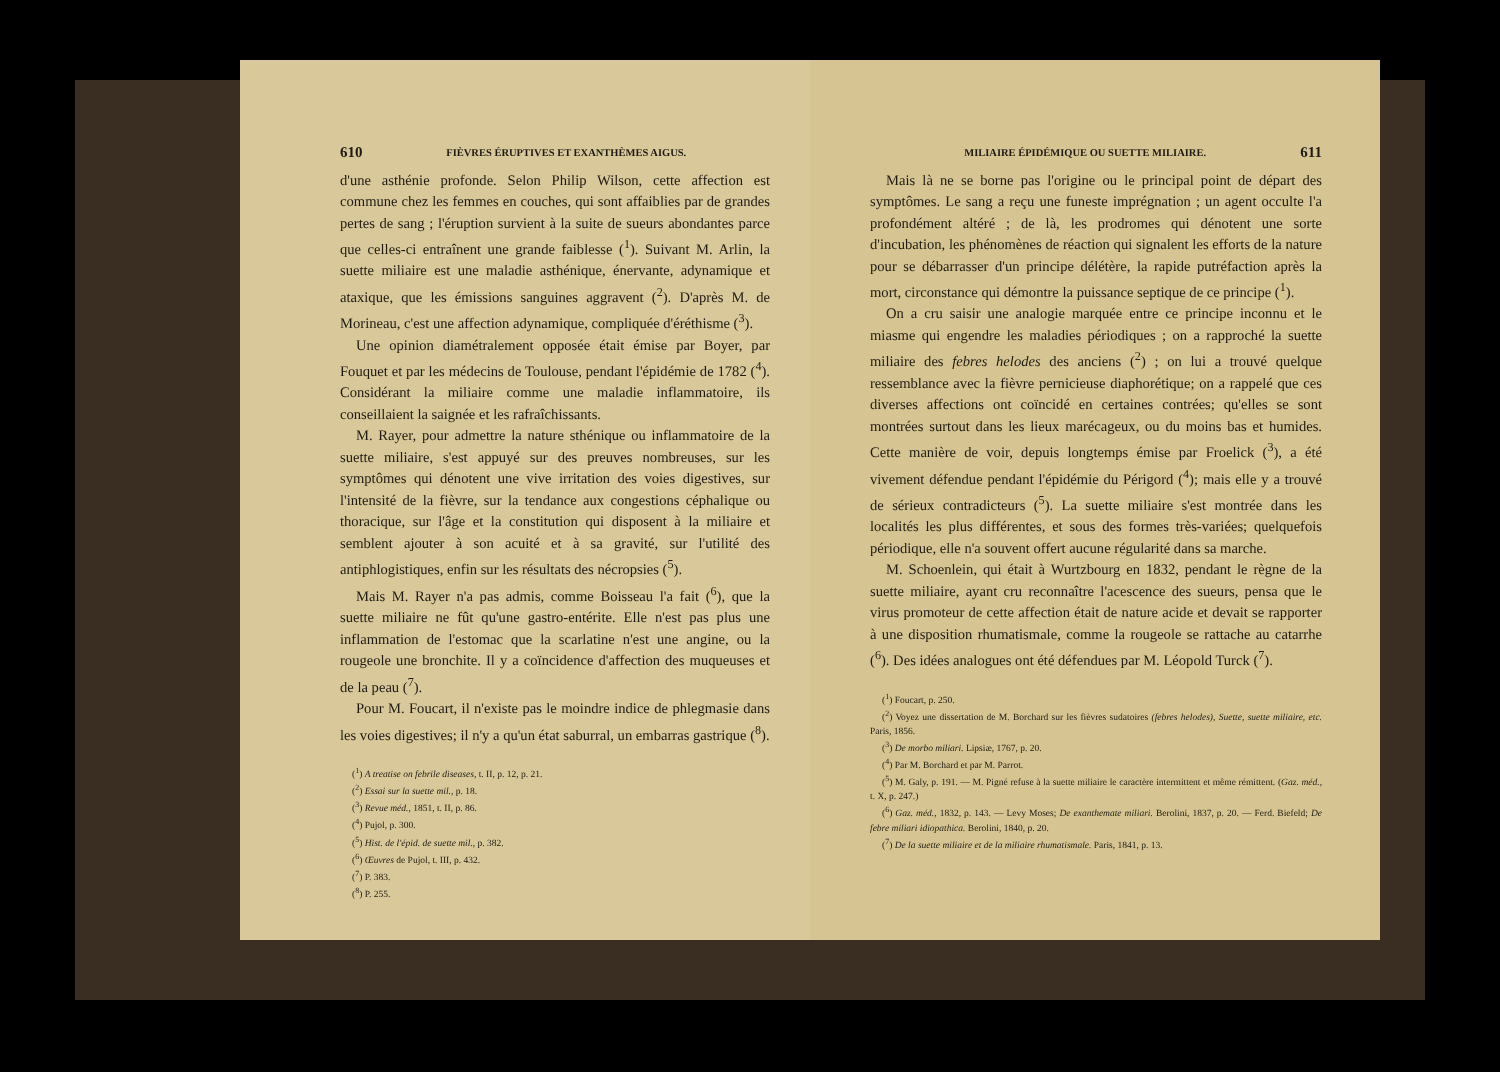610 FIÈVRES ÉRUPTIVES ET EXANTHÈMES AIGUS.
d'une asthénie profonde. Selon Philip Wilson, cette affection est commune chez les femmes en couches, qui sont affaiblies par de grandes pertes de sang ; l'éruption survient à la suite de sueurs abondantes parce que celles-ci entraînent une grande faiblesse (<sup>1</sup>). Suivant M. Arlin, la suette miliaire est une maladie asthénique, énervante, adynamique et ataxique, que les émissions sanguines aggravent (<sup>2</sup>). D'après M. de Morineau, c'est une affection adynamique, compliquée d'éréthisme (<sup>3</sup>).
Une opinion diamétralement opposée était émise par Boyer, par Fouquet et par les médecins de Toulouse, pendant l'épidémie de 1782 (<sup>4</sup>). Considérant la miliaire comme une maladie inflammatoire, ils conseillaient la saignée et les rafraîchissants.
M. Rayer, pour admettre la nature sthénique ou inflammatoire de la suette miliaire, s'est appuyé sur des preuves nombreuses, sur les symptômes qui dénotent une vive irritation des voies digestives, sur l'intensité de la fièvre, sur la tendance aux congestions céphalique ou thoracique, sur l'âge et la constitution qui disposent à la miliaire et semblent ajouter à son acuité et à sa gravité, sur l'utilité des antiphlogistiques, enfin sur les résultats des nécropsies (<sup>5</sup>).
Mais M. Rayer n'a pas admis, comme Boisseau l'a fait (<sup>6</sup>), que la suette miliaire ne fût qu'une gastro-entérite. Elle n'est pas plus une inflammation de l'estomac que la scarlatine n'est une angine, ou la rougeole une bronchite. Il y a coïncidence d'affection des muqueuses et de la peau (<sup>7</sup>).
Pour M. Foucart, il n'existe pas le moindre indice de phlegmasie dans les voies digestives; il n'y a qu'un état saburral, un embarras gastrique (<sup>8</sup>).
(<sup>1</sup>) A treatise on febrile diseases, t. II, p. 12, p. 21.
(<sup>2</sup>) Essai sur la suette mil., p. 18.
(<sup>3</sup>) Revue méd., 1851, t. II, p. 86.
(<sup>4</sup>) Pujol, p. 300.
(<sup>5</sup>) Hist. de l'épid. de suette mil., p. 382.
(<sup>6</sup>) Œuvres de Pujol, t. III, p. 432.
(<sup>7</sup>) P. 383.
(<sup>8</sup>) P. 255.
MILIAIRE ÉPIDÉMIQUE OU SUETTE MILIAIRE. 611
Mais là ne se borne pas l'origine ou le principal point de départ des symptômes. Le sang a reçu une funeste imprégnation ; un agent occulte l'a profondément altéré ; de là, les prodromes qui dénotent une sorte d'incubation, les phénomènes de réaction qui signalent les efforts de la nature pour se débarrasser d'un principe délétère, la rapide putréfaction après la mort, circonstance qui démontre la puissance septique de ce principe (<sup>1</sup>).
On a cru saisir une analogie marquée entre ce principe inconnu et le miasme qui engendre les maladies périodiques ; on a rapproché la suette miliaire des febres helodes des anciens (<sup>2</sup>) ; on lui a trouvé quelque ressemblance avec la fièvre pernicieuse diaphorétique; on a rappelé que ces diverses affections ont coïncidé en certaines contrées; qu'elles se sont montrées surtout dans les lieux marécageux, ou du moins bas et humides. Cette manière de voir, depuis longtemps émise par Froelick (<sup>3</sup>), a été vivement défendue pendant l'épidémie du Périgord (<sup>4</sup>); mais elle y a trouvé de sérieux contradicteurs (<sup>5</sup>). La suette miliaire s'est montrée dans les localités les plus différentes, et sous des formes très-variées; quelquefois périodique, elle n'a souvent offert aucune régularité dans sa marche.
M. Schoenlein, qui était à Wurtzbourg en 1832, pendant le règne de la suette miliaire, ayant cru reconnaître l'acescence des sueurs, pensa que le virus promoteur de cette affection était de nature acide et devait se rapporter à une disposition rhumatismale, comme la rougeole se rattache au catarrhe (<sup>6</sup>). Des idées analogues ont été défendues par M. Léopold Turck (<sup>7</sup>).
(<sup>1</sup>) Foucart, p. 250.
(<sup>2</sup>) Voyez une dissertation de M. Borchard sur les fièvres sudatoires (febres helodes), Suette, suette miliaire, etc. Paris, 1856.
(<sup>3</sup>) De morbo miliari. Lipsiæ, 1767, p. 20.
(<sup>4</sup>) Par M. Borchard et par M. Parrot.
(<sup>5</sup>) M. Galy, p. 191. — M. Pigné refuse à la suette miliaire le caractère intermittent et même rémittent. (Gaz. méd., t. X, p. 247.)
(<sup>6</sup>) Gaz. méd., 1832, p. 143. — Levy Moses; De exanthemate miliari. Berolini, 1837, p. 20. — Ferd. Biefeld; De febre miliari idiopathica. Berolini, 1840, p. 20.
(<sup>7</sup>) De la suette miliaire et de la miliaire rhumatismale. Paris, 1841, p. 13.